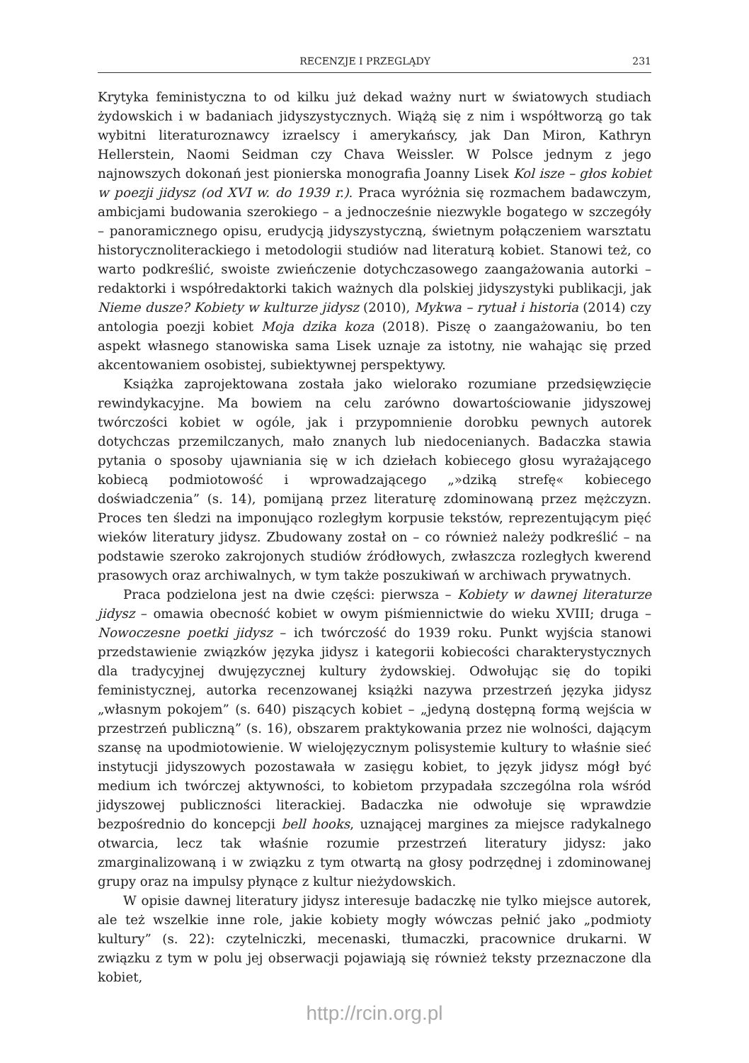RECENZJE I PRZEGLĄDY 231
Krytyka feministyczna to od kilku już dekad ważny nurt w światowych studiach żydowskich i w badaniach jidyszystycznych. Wiążą się z nim i współtworzą go tak wybitni literaturoznawcy izraelscy i amerykańscy, jak Dan Miron, Kathryn Hellerstein, Naomi Seidman czy Chava Weissler. W Polsce jednym z jego najnowszych dokonań jest pionierska monografia Joanny Lisek Kol isze – głos kobiet w poezji jidysz (od XVI w. do 1939 r.). Praca wyróżnia się rozmachem badawczym, ambicjami budowania szerokiego – a jednocześnie niezwykle bogatego w szczegóły – panoramicznego opisu, erudycją jidyszystyczną, świetnym połączeniem warsztatu historycznoliterackiego i metodologii studiów nad literaturą kobiet. Stanowi też, co warto podkreślić, swoiste zwieńczenie dotychczasowego zaangażowania autorki – redaktorki i współredaktorki takich ważnych dla polskiej jidyszystyki publikacji, jak Nieme dusze? Kobiety w kulturze jidysz (2010), Mykwa – rytuał i historia (2014) czy antologia poezji kobiet Moja dzika koza (2018). Piszę o zaangażowaniu, bo ten aspekt własnego stanowiska sama Lisek uznaje za istotny, nie wahając się przed akcentowaniem osobistej, subiektywnej perspektywy.
Książka zaprojektowana została jako wielorako rozumiane przedsięwzięcie rewindykacyjne. Ma bowiem na celu zarówno dowartościowanie jidyszowej twórczości kobiet w ogóle, jak i przypomnienie dorobku pewnych autorek dotychczas przemilczanych, mało znanych lub niedocenianych. Badaczka stawia pytania o sposoby ujawniania się w ich dziełach kobiecego głosu wyrażającego kobiecą podmiotowość i wprowadzającego „»dziką strefę« kobiecego doświadczenia” (s. 14), pomijaną przez literaturę zdominowaną przez mężczyzn. Proces ten śledzi na imponująco rozległym korpusie tekstów, reprezentującym pięć wieków literatury jidysz. Zbudowany został on – co również należy podkreślić – na podstawie szeroko zakrojonych studiów źródłowych, zwłaszcza rozległych kwerend prasowych oraz archiwalnych, w tym także poszukiwań w archiwach prywatnych.
Praca podzielona jest na dwie części: pierwsza – Kobiety w dawnej literaturze jidysz – omawia obecność kobiet w owym piśmiennictwie do wieku XVIII; druga – Nowoczesne poetki jidysz – ich twórczość do 1939 roku. Punkt wyjścia stanowi przedstawienie związków języka jidysz i kategorii kobiecości charakterystycznych dla tradycyjnej dwujęzycznej kultury żydowskiej. Odwołując się do topiki feministycznej, autorka recenzowanej książki nazywa przestrzeń języka jidysz „własnym pokojem” (s. 640) piszących kobiet – „jedyną dostępną formą wejścia w przestrzeń publiczną” (s. 16), obszarem praktykowania przez nie wolności, dającym szansę na upodmiotowienie. W wielojęzycznym polisystemie kultury to właśnie sieć instytucji jidyszowych pozostawała w zasięgu kobiet, to język jidysz mógł być medium ich twórczej aktywności, to kobietom przypadała szczególna rola wśród jidyszowej publiczności literackiej. Badaczka nie odwołuje się wprawdzie bezpośrednio do koncepcji bell hooks, uznającej margines za miejsce radykalnego otwarcia, lecz tak właśnie rozumie przestrzeń literatury jidysz: jako zmarginalizowaną i w związku z tym otwartą na głosy podrzędnej i zdominowanej grupy oraz na impulsy płynące z kultur nieżydowskich.
W opisie dawnej literatury jidysz interesuje badaczkę nie tylko miejsce autorek, ale też wszelkie inne role, jakie kobiety mogły wówczas pełnić jako „podmioty kultury” (s. 22): czytelniczki, mecenaski, tłumaczki, pracownice drukarni. W związku z tym w polu jej obserwacji pojawiają się również teksty przeznaczone dla kobiet,
http://rcin.org.pl